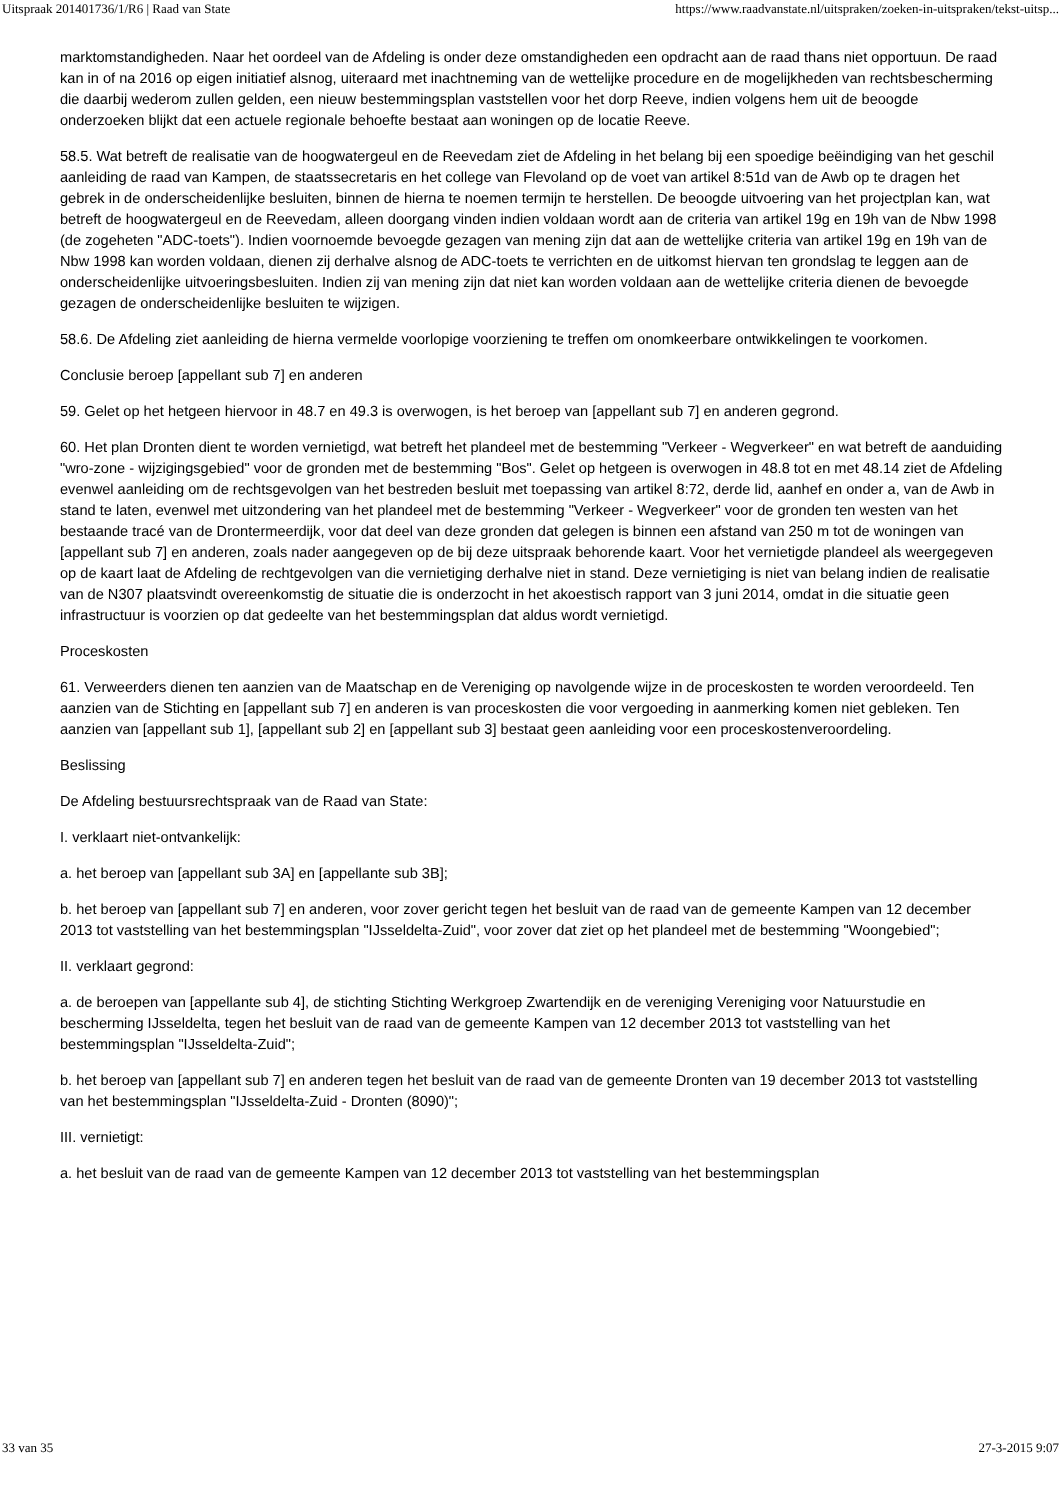Uitspraak 201401736/1/R6 | Raad van State https://www.raadvanstate.nl/uitspraken/zoeken-in-uitspraken/tekst-uitsp...
marktomstandigheden. Naar het oordeel van de Afdeling is onder deze omstandigheden een opdracht aan de raad thans niet opportuun. De raad kan in of na 2016 op eigen initiatief alsnog, uiteraard met inachtneming van de wettelijke procedure en de mogelijkheden van rechtsbescherming die daarbij wederom zullen gelden, een nieuw bestemmingsplan vaststellen voor het dorp Reeve, indien volgens hem uit de beoogde onderzoeken blijkt dat een actuele regionale behoefte bestaat aan woningen op de locatie Reeve.
58.5. Wat betreft de realisatie van de hoogwatergeul en de Reevedam ziet de Afdeling in het belang bij een spoedige beëindiging van het geschil aanleiding de raad van Kampen, de staatssecretaris en het college van Flevoland op de voet van artikel 8:51d van de Awb op te dragen het gebrek in de onderscheidenlijke besluiten, binnen de hierna te noemen termijn te herstellen. De beoogde uitvoering van het projectplan kan, wat betreft de hoogwatergeul en de Reevedam, alleen doorgang vinden indien voldaan wordt aan de criteria van artikel 19g en 19h van de Nbw 1998 (de zogeheten "ADC-toets"). Indien voornoemde bevoegde gezagen van mening zijn dat aan de wettelijke criteria van artikel 19g en 19h van de Nbw 1998 kan worden voldaan, dienen zij derhalve alsnog de ADC-toets te verrichten en de uitkomst hiervan ten grondslag te leggen aan de onderscheidenlijke uitvoeringsbesluiten. Indien zij van mening zijn dat niet kan worden voldaan aan de wettelijke criteria dienen de bevoegde gezagen de onderscheidenlijke besluiten te wijzigen.
58.6. De Afdeling ziet aanleiding de hierna vermelde voorlopige voorziening te treffen om onomkeerbare ontwikkelingen te voorkomen.
Conclusie beroep [appellant sub 7] en anderen
59. Gelet op het hetgeen hiervoor in 48.7 en 49.3 is overwogen, is het beroep van [appellant sub 7] en anderen gegrond.
60. Het plan Dronten dient te worden vernietigd, wat betreft het plandeel met de bestemming "Verkeer - Wegverkeer" en wat betreft de aanduiding "wro-zone - wijzigingsgebied" voor de gronden met de bestemming "Bos". Gelet op hetgeen is overwogen in 48.8 tot en met 48.14 ziet de Afdeling evenwel aanleiding om de rechtsgevolgen van het bestreden besluit met toepassing van artikel 8:72, derde lid, aanhef en onder a, van de Awb in stand te laten, evenwel met uitzondering van het plandeel met de bestemming "Verkeer - Wegverkeer" voor de gronden ten westen van het bestaande tracé van de Drontermeerdijk, voor dat deel van deze gronden dat gelegen is binnen een afstand van 250 m tot de woningen van [appellant sub 7] en anderen, zoals nader aangegeven op de bij deze uitspraak behorende kaart. Voor het vernietigde plandeel als weergegeven op de kaart laat de Afdeling de rechtgevolgen van die vernietiging derhalve niet in stand. Deze vernietiging is niet van belang indien de realisatie van de N307 plaatsvindt overeenkomstig de situatie die is onderzocht in het akoestisch rapport van 3 juni 2014, omdat in die situatie geen infrastructuur is voorzien op dat gedeelte van het bestemmingsplan dat aldus wordt vernietigd.
Proceskosten
61. Verweerders dienen ten aanzien van de Maatschap en de Vereniging op navolgende wijze in de proceskosten te worden veroordeeld. Ten aanzien van de Stichting en [appellant sub 7] en anderen is van proceskosten die voor vergoeding in aanmerking komen niet gebleken. Ten aanzien van [appellant sub 1], [appellant sub 2] en [appellant sub 3] bestaat geen aanleiding voor een proceskostenveroordeling.
Beslissing
De Afdeling bestuursrechtspraak van de Raad van State:
I. verklaart niet-ontvankelijk:
a. het beroep van [appellant sub 3A] en [appellante sub 3B];
b. het beroep van [appellant sub 7] en anderen, voor zover gericht tegen het besluit van de raad van de gemeente Kampen van 12 december 2013 tot vaststelling van het bestemmingsplan "IJsseldelta-Zuid", voor zover dat ziet op het plandeel met de bestemming "Woongebied";
II. verklaart gegrond:
a. de beroepen van [appellante sub 4], de stichting Stichting Werkgroep Zwartendijk en de vereniging Vereniging voor Natuurstudie en bescherming IJsseldelta, tegen het besluit van de raad van de gemeente Kampen van 12 december 2013 tot vaststelling van het bestemmingsplan "IJsseldelta-Zuid";
b. het beroep van [appellant sub 7] en anderen tegen het besluit van de raad van de gemeente Dronten van 19 december 2013 tot vaststelling van het bestemmingsplan "IJsseldelta-Zuid - Dronten (8090)";
III. vernietigt:
a. het besluit van de raad van de gemeente Kampen van 12 december 2013 tot vaststelling van het bestemmingsplan
33 van 35 27-3-2015 9:07